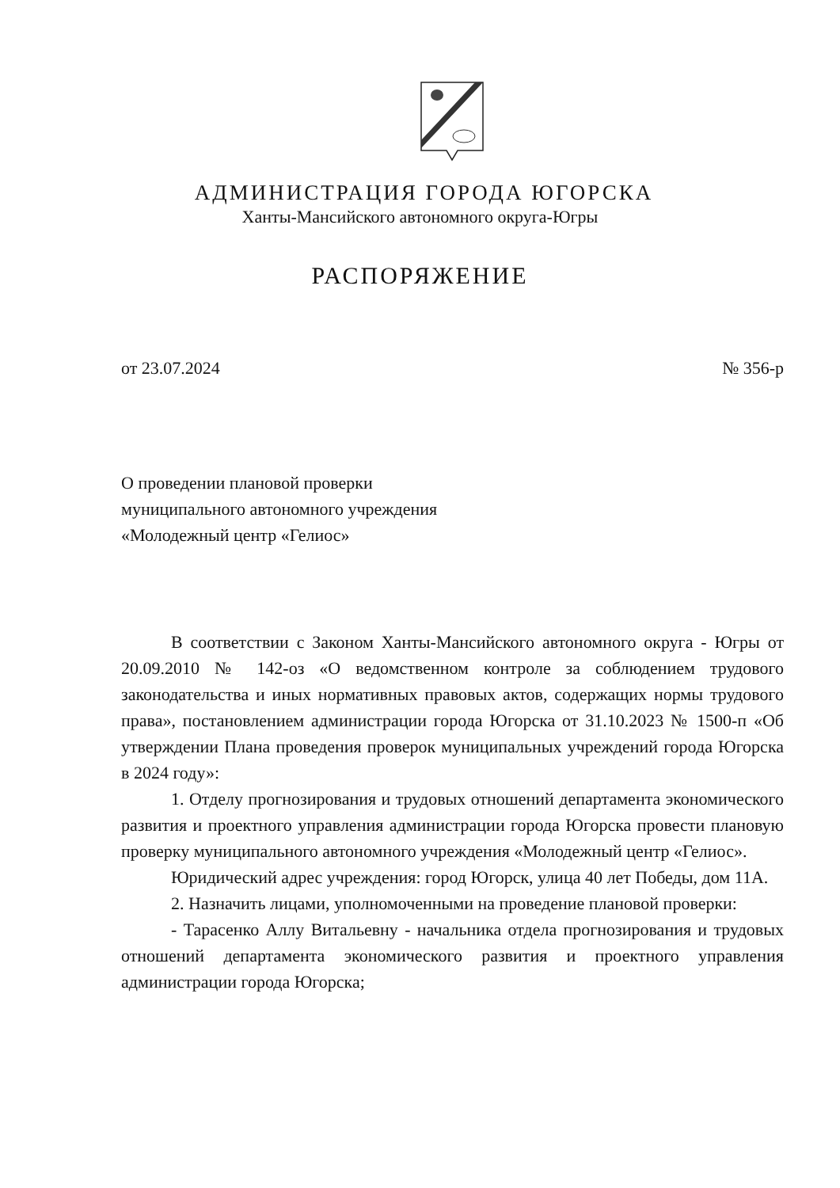АДМИНИСТРАЦИЯ ГОРОДА ЮГОРСКА
Ханты-Мансийского автономного округа-Югры
РАСПОРЯЖЕНИЕ
от 23.07.2024 № 356-р
О проведении плановой проверки
муниципального автономного учреждения
«Молодежный центр «Гелиос»
В соответствии с Законом Ханты-Мансийского автономного округа - Югры от 20.09.2010 № 142-оз «О ведомственном контроле за соблюдением трудового законодательства и иных нормативных правовых актов, содержащих нормы трудового права», постановлением администрации города Югорска от 31.10.2023 № 1500-п «Об утверждении Плана проведения проверок муниципальных учреждений города Югорска в 2024 году»:
1. Отделу прогнозирования и трудовых отношений департамента экономического развития и проектного управления администрации города Югорска провести плановую проверку муниципального автономного учреждения «Молодежный центр «Гелиос».
Юридический адрес учреждения: город Югорск, улица 40 лет Победы, дом 11А.
2. Назначить лицами, уполномоченными на проведение плановой проверки:
- Тарасенко Аллу Витальевну - начальника отдела прогнозирования и трудовых отношений департамента экономического развития и проектного управления администрации города Югорска;